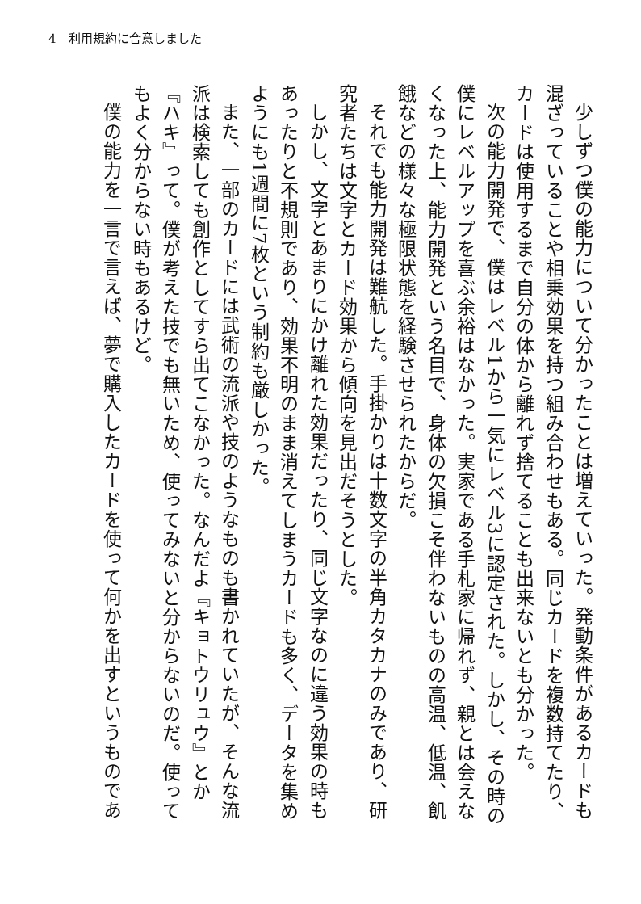4　利用規約に合意しました
少しずつ僕の能力について分かったことは増えていった。発動条件があるカードも混ざっていることや相乗効果を持つ組み合わせもある。同じカードを複数持てたり、カードは使用するまで自分の体から離れず捨てることも出来ないとも分かった。
次の能力開発で、僕はレベル1から一気にレベル3に認定された。しかし、その時の僕にレベルアップを喜ぶ余裕はなかった。実家である手札家に帰れず、親とは会えなくなった上、能力開発という名目で、身体の欠損こそ伴わないものの高温、低温、飢餓などの様々な極限状態を経験させられたからだ。
それでも能力開発は難航した。手掛かりは十数文字の半角カタカナのみであり、研究者たちは文字とカード効果から傾向を見出だそうとした。
しかし、文字とあまりにかけ離れた効果だったり、同じ文字なのに違う効果の時もあったりと不規則であり、効果不明のまま消えてしまうカードも多く、データを集めようにも1週間に7枚という制約も厳しかった。
また、一部のカードには武術の流派や技のようなものも書かれていたが、そんな流派は検索しても創作としてすら出てこなかった。なんだよ『キョトウリュウ』とか『ハキ』って。僕が考えた技でも無いため、使ってみないと分からないのだ。使ってもよく分からない時もあるけど。
僕の能力を一言で言えば、夢で購入したカードを使って何かを出すというものであ